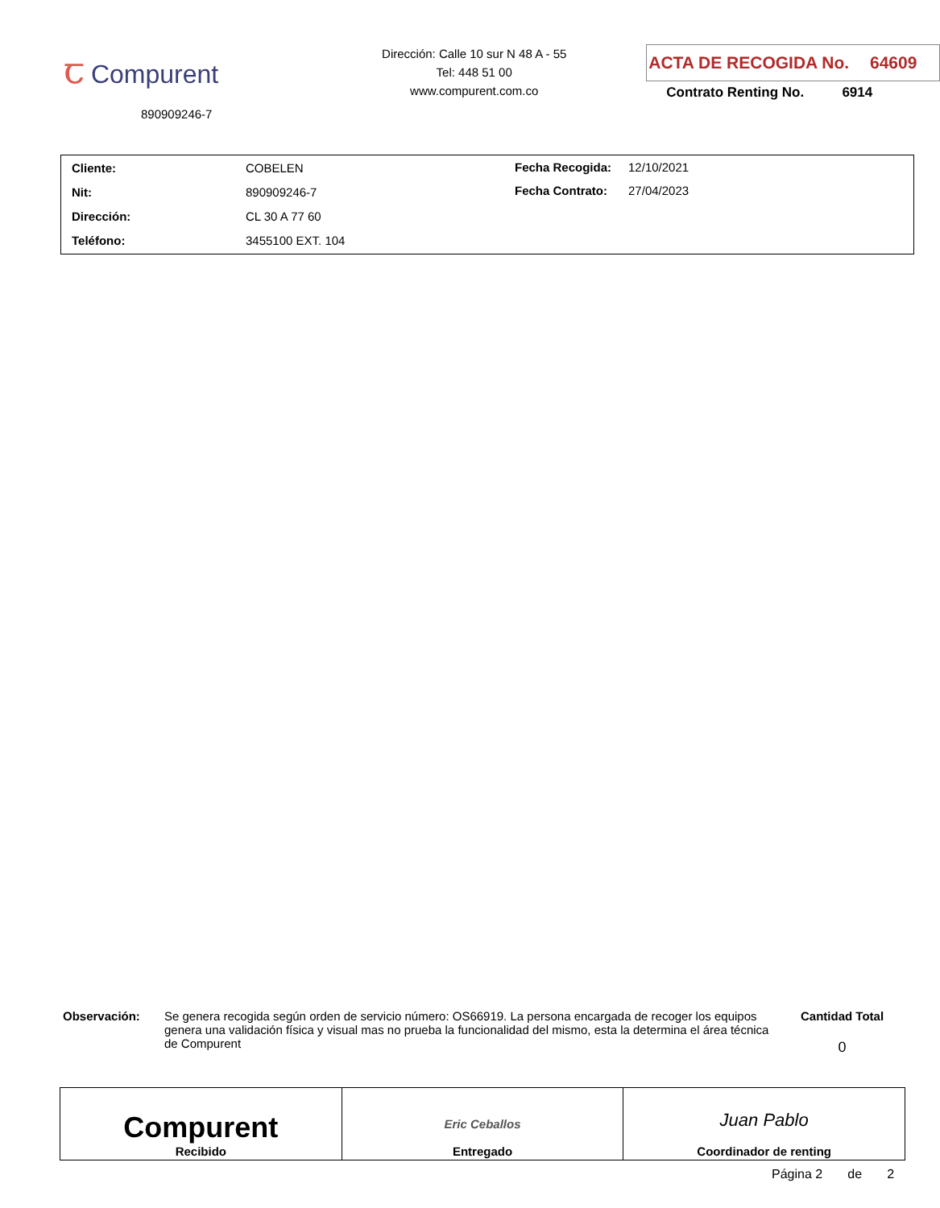Ꞇ Compurent
890909246-7
Dirección: Calle 10 sur N 48 A - 55
Tel: 448 51 00
www.compurent.com.co
ACTA DE RECOGIDA No. 64609
Contrato Renting No. 6914
| Cliente: | COBELEN |
| Nit: | 890909246-7 |
| Dirección: | CL 30 A 77 60 |
| Teléfono: | 3455100 EXT. 104 |
| Fecha Recogida: | 12/10/2021 |
| Fecha Contrato: | 27/04/2023 |
Observación: Se genera recogida según orden de servicio número: OS66919. La persona encargada de recoger los equipos genera una validación física y visual mas no prueba la funcionalidad del mismo, esta la determina el área técnica de Compurent
Cantidad Total
0
| Compurent Recibido | Eric Ceballos Entregado | Juan Pablo Coordinador de renting |
Página 2 de 2